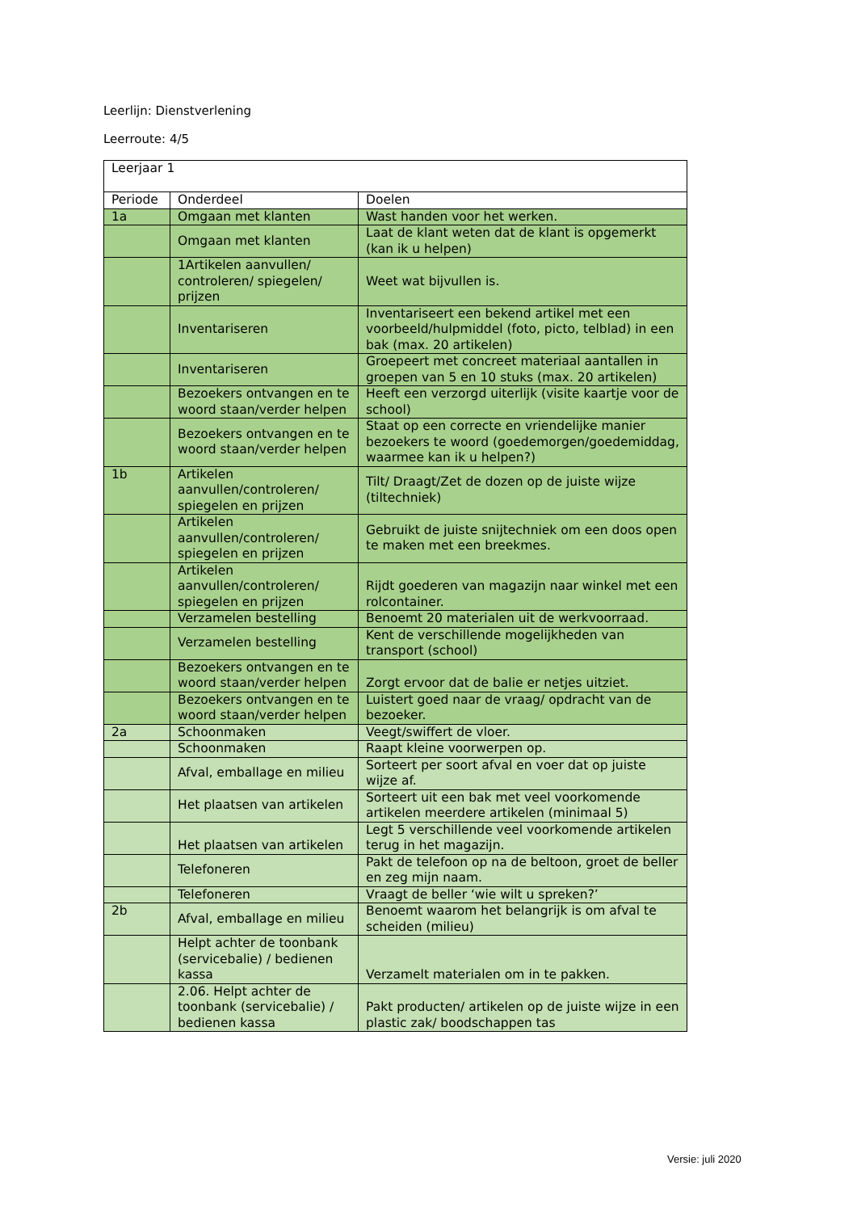Leerlijn: Dienstverlening
Leerroute: 4/5
| Leerjaar 1 | | |
| Periode | Onderdeel | Doelen |
| 1a | Omgaan met klanten | Wast handen voor het werken. |
| | Omgaan met klanten | Laat de klant weten dat de klant is opgemerkt (kan ik u helpen) |
| | 1Artikelen aanvullen/ controleren/ spiegelen/ prijzen | Weet wat bijvullen is. |
| | Inventariseren | Inventariseert een bekend artikel met een voorbeeld/hulpmiddel (foto, picto, telblad) in een bak (max. 20 artikelen) |
| | Inventariseren | Groepeert met concreet materiaal aantallen in groepen van 5 en 10 stuks (max. 20 artikelen) |
| | Bezoekers ontvangen en te woord staan/verder helpen | Heeft een verzorgd uiterlijk (visite kaartje voor de school) |
| | Bezoekers ontvangen en te woord staan/verder helpen | Staat op een correcte en vriendelijke manier bezoekers te woord (goedemorgen/goedemiddag, waarmee kan ik u helpen?) |
| 1b | Artikelen aanvullen/controleren/ spiegelen en prijzen | Tilt/ Draagt/Zet de dozen op de juiste wijze (tiltechniek) |
| | Artikelen aanvullen/controleren/ spiegelen en prijzen | Gebruikt de juiste snijtechniek om een doos open te maken met een breekmes. |
| | Artikelen aanvullen/controleren/ spiegelen en prijzen | Rijdt goederen van magazijn naar winkel met een rolcontainer. |
| | Verzamelen bestelling | Benoemt 20 materialen uit de werkvoorraad. |
| | Verzamelen bestelling | Kent de verschillende mogelijkheden van transport (school) |
| | Bezoekers ontvangen en te woord staan/verder helpen | Zorgt ervoor dat de balie er netjes uitziet. |
| | Bezoekers ontvangen en te woord staan/verder helpen | Luistert goed naar de vraag/ opdracht van de bezoeker. |
| 2a | Schoonmaken | Veegt/swiffert de vloer. |
| | Schoonmaken | Raapt kleine voorwerpen op. |
| | Afval, emballage en milieu | Sorteert per soort afval en voer dat op juiste wijze af. |
| | Het plaatsen van artikelen | Sorteert uit een bak met veel voorkomende artikelen meerdere artikelen (minimaal 5) |
| | Het plaatsen van artikelen | Legt 5 verschillende veel voorkomende artikelen terug in het magazijn. |
| | Telefoneren | Pakt de telefoon op na de beltoon, groet de beller en zeg mijn naam. |
| | Telefoneren | Vraagt de beller ‘wie wilt u spreken?’ |
| 2b | Afval, emballage en milieu | Benoemt waarom het belangrijk is om afval te scheiden (milieu) |
| | Helpt achter de toonbank (servicebalie) / bedienen kassa | Verzamelt materialen om in te pakken. |
| | 2.06. Helpt achter de toonbank (servicebalie) / bedienen kassa | Pakt producten/ artikelen op de juiste wijze in een plastic zak/ boodschappen tas |
Versie: juli 2020